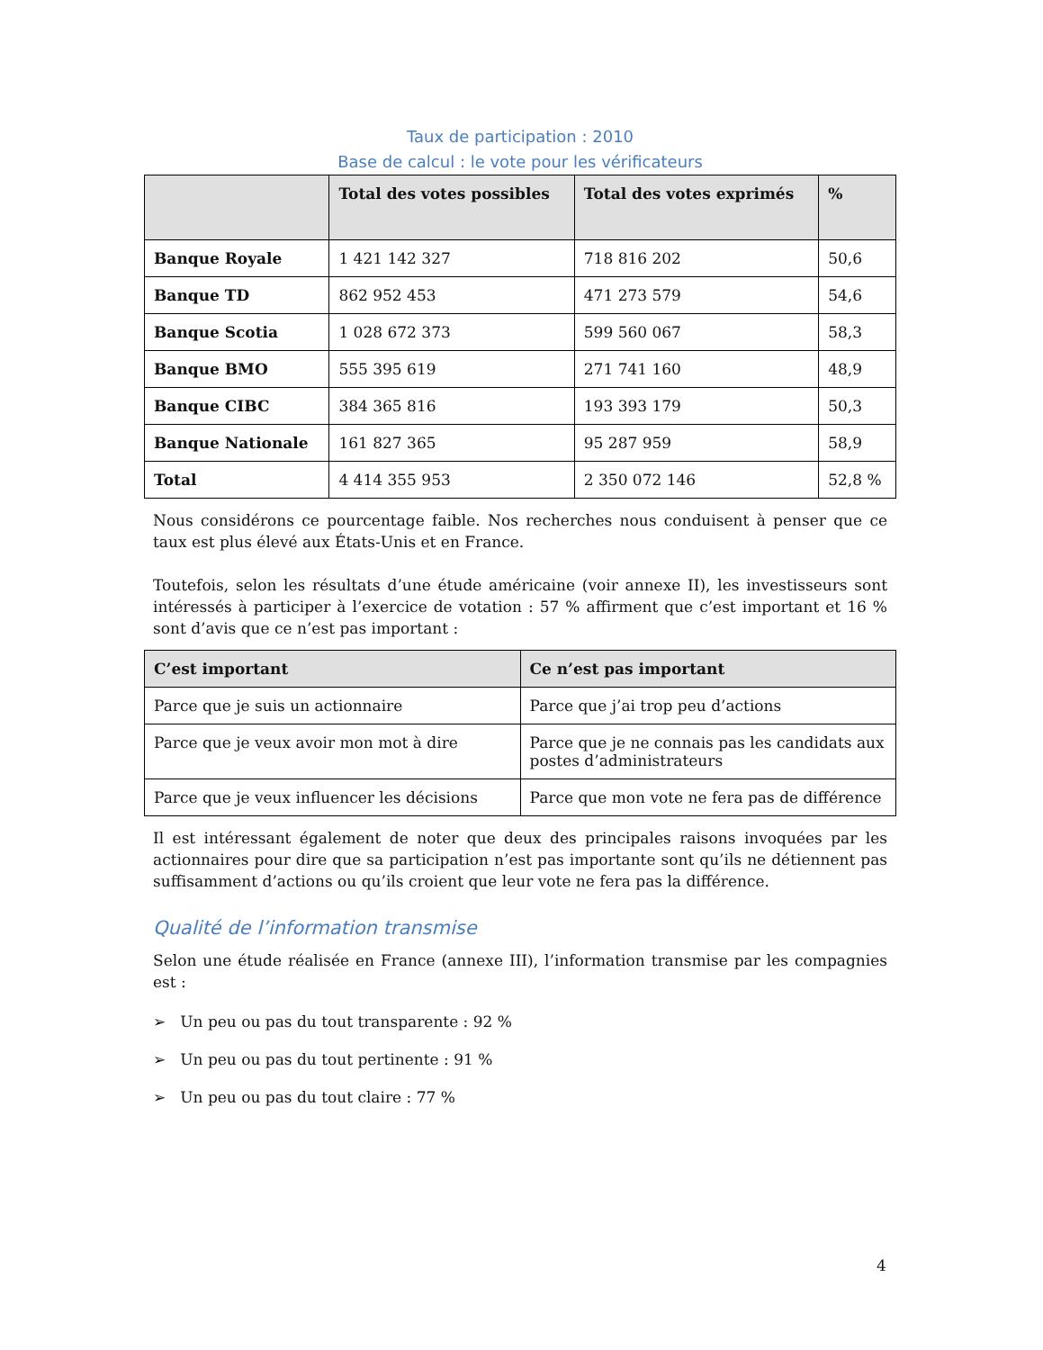Taux de participation : 2010
Base de calcul : le vote pour les vérificateurs
| | Total des votes possibles | Total des votes exprimés | % |
| --- | --- | --- | --- |
| Banque Royale | 1 421 142 327 | 718 816 202 | 50,6 |
| Banque TD | 862 952 453 | 471 273 579 | 54,6 |
| Banque Scotia | 1 028 672 373 | 599 560 067 | 58,3 |
| Banque BMO | 555 395 619 | 271 741 160 | 48,9 |
| Banque CIBC | 384 365 816 | 193 393 179 | 50,3 |
| Banque Nationale | 161 827 365 | 95 287 959 | 58,9 |
| Total | 4 414 355 953 | 2 350 072 146 | 52,8 % |
Nous considérons ce pourcentage faible. Nos recherches nous conduisent à penser que ce taux est plus élevé aux États-Unis et en France.
Toutefois, selon les résultats d’une étude américaine (voir annexe II), les investisseurs sont intéressés à participer à l’exercice de votation : 57 % affirment que c’est important et 16 % sont d’avis que ce n’est pas important :
| C’est important | Ce n’est pas important |
| --- | --- |
| Parce que je suis un actionnaire | Parce que j’ai trop peu d’actions |
| Parce que je veux avoir mon mot à dire | Parce que je ne connais pas les candidats aux postes d’administrateurs |
| Parce que je veux influencer les décisions | Parce que mon vote ne fera pas de différence |
Il est intéressant également de noter que deux des principales raisons invoquées par les actionnaires pour dire que sa participation n’est pas importante sont qu’ils ne détiennent pas suffisamment d’actions ou qu’ils croient que leur vote ne fera pas la différence.
Qualité de l’information transmise
Selon une étude réalisée en France (annexe III), l’information transmise par les compagnies est :
➢ Un peu ou pas du tout transparente : 92 %
➢ Un peu ou pas du tout pertinente : 91 %
➢ Un peu ou pas du tout claire : 77 %
4